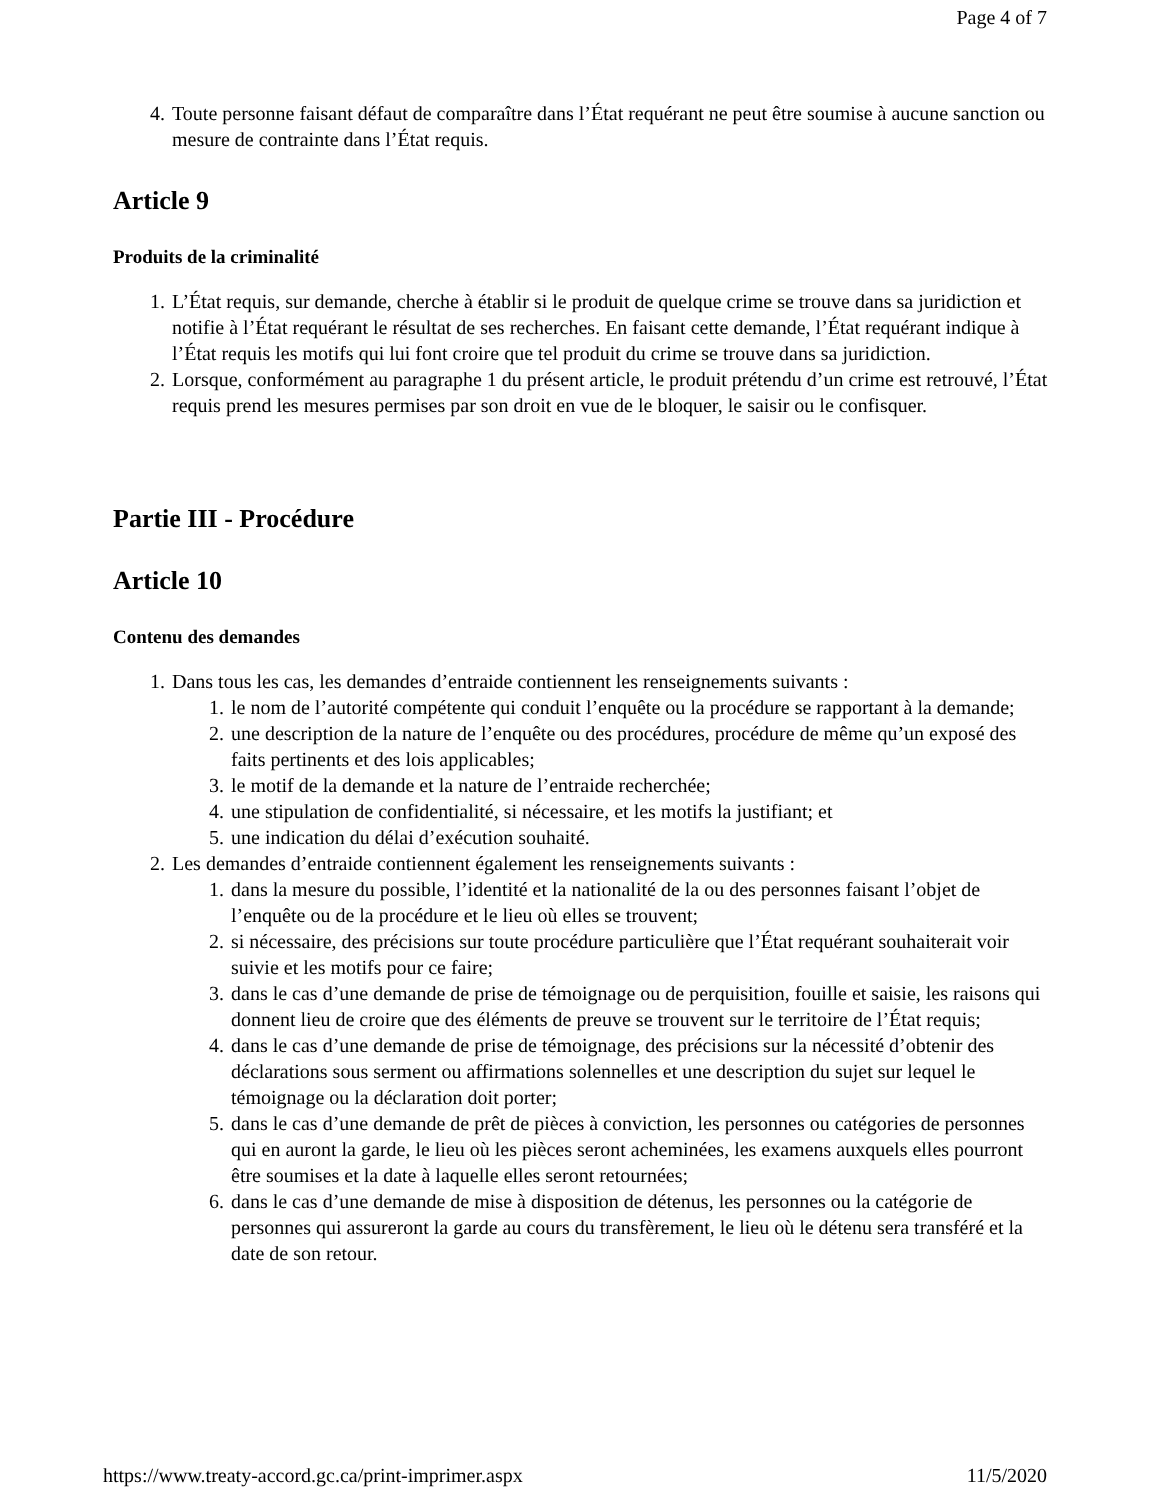Page 4 of 7
4. Toute personne faisant défaut de comparaître dans l’État requérant ne peut être soumise à aucune sanction ou mesure de contrainte dans l’État requis.
Article 9
Produits de la criminalité
1. L’État requis, sur demande, cherche à établir si le produit de quelque crime se trouve dans sa juridiction et notifie à l’État requérant le résultat de ses recherches. En faisant cette demande, l’État requérant indique à l’État requis les motifs qui lui font croire que tel produit du crime se trouve dans sa juridiction.
2. Lorsque, conformément au paragraphe 1 du présent article, le produit prétendu d’un crime est retrouvé, l’État requis prend les mesures permises par son droit en vue de le bloquer, le saisir ou le confisquer.
Partie III - Procédure
Article 10
Contenu des demandes
1. Dans tous les cas, les demandes d’entraide contiennent les renseignements suivants :
1. le nom de l’autorité compétente qui conduit l’enquête ou la procédure se rapportant à la demande;
2. une description de la nature de l’enquête ou des procédures, procédure de même qu’un exposé des faits pertinents et des lois applicables;
3. le motif de la demande et la nature de l’entraide recherchée;
4. une stipulation de confidentialité, si nécessaire, et les motifs la justifiant; et
5. une indication du délai d’exécution souhaité.
2. Les demandes d’entraide contiennent également les renseignements suivants :
1. dans la mesure du possible, l’identité et la nationalité de la ou des personnes faisant l’objet de l’enquête ou de la procédure et le lieu où elles se trouvent;
2. si nécessaire, des précisions sur toute procédure particulière que l’État requérant souhaiterait voir suivie et les motifs pour ce faire;
3. dans le cas d’une demande de prise de témoignage ou de perquisition, fouille et saisie, les raisons qui donnent lieu de croire que des éléments de preuve se trouvent sur le territoire de l’État requis;
4. dans le cas d’une demande de prise de témoignage, des précisions sur la nécessité d’obtenir des déclarations sous serment ou affirmations solennelles et une description du sujet sur lequel le témoignage ou la déclaration doit porter;
5. dans le cas d’une demande de prêt de pièces à conviction, les personnes ou catégories de personnes qui en auront la garde, le lieu où les pièces seront acheminées, les examens auxquels elles pourront être soumises et la date à laquelle elles seront retournées;
6. dans le cas d’une demande de mise à disposition de détenus, les personnes ou la catégorie de personnes qui assureront la garde au cours du transfèrement, le lieu où le détenu sera transféré et la date de son retour.
https://www.treaty-accord.gc.ca/print-imprimer.aspx 11/5/2020